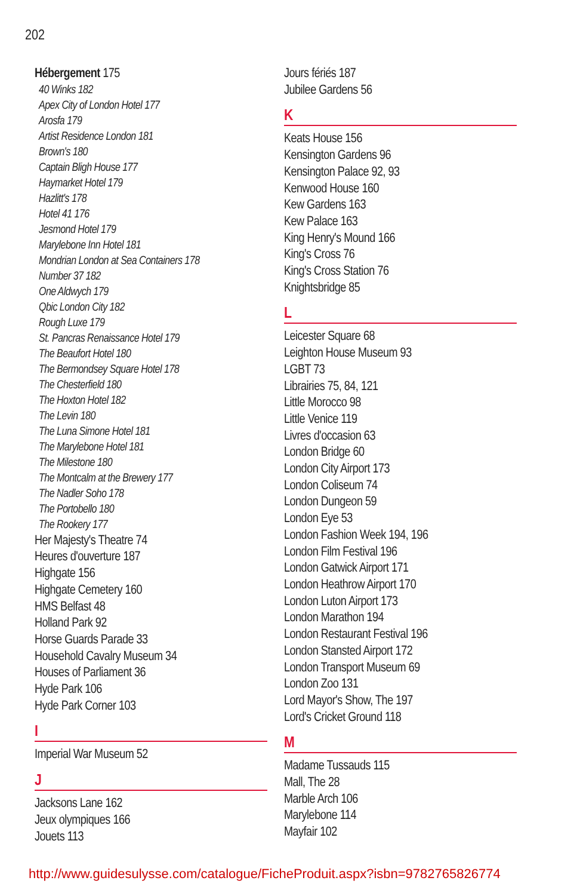202
Hébergement 175
40 Winks 182
Apex City of London Hotel 177
Arosfa 179
Artist Residence London 181
Brown's 180
Captain Bligh House 177
Haymarket Hotel 179
Hazlitt's 178
Hotel 41 176
Jesmond Hotel 179
Marylebone Inn Hotel 181
Mondrian London at Sea Containers 178
Number 37 182
One Aldwych 179
Qbic London City 182
Rough Luxe 179
St. Pancras Renaissance Hotel 179
The Beaufort Hotel 180
The Bermondsey Square Hotel 178
The Chesterfield 180
The Hoxton Hotel 182
The Levin 180
The Luna Simone Hotel 181
The Marylebone Hotel 181
The Milestone 180
The Montcalm at the Brewery 177
The Nadler Soho 178
The Portobello 180
The Rookery 177
Her Majesty's Theatre 74
Heures d'ouverture 187
Highgate 156
Highgate Cemetery 160
HMS Belfast 48
Holland Park 92
Horse Guards Parade 33
Household Cavalry Museum 34
Houses of Parliament 36
Hyde Park 106
Hyde Park Corner 103
I
Imperial War Museum 52
J
Jacksons Lane 162
Jeux olympiques 166
Jouets 113
Jours fériés 187
Jubilee Gardens 56
K
Keats House 156
Kensington Gardens 96
Kensington Palace 92, 93
Kenwood House 160
Kew Gardens 163
Kew Palace 163
King Henry's Mound 166
King's Cross 76
King's Cross Station 76
Knightsbridge 85
L
Leicester Square 68
Leighton House Museum 93
LGBT 73
Librairies 75, 84, 121
Little Morocco 98
Little Venice 119
Livres d'occasion 63
London Bridge 60
London City Airport 173
London Coliseum 74
London Dungeon 59
London Eye 53
London Fashion Week 194, 196
London Film Festival 196
London Gatwick Airport 171
London Heathrow Airport 170
London Luton Airport 173
London Marathon 194
London Restaurant Festival 196
London Stansted Airport 172
London Transport Museum 69
London Zoo 131
Lord Mayor's Show, The 197
Lord's Cricket Ground 118
M
Madame Tussauds 115
Mall, The 28
Marble Arch 106
Marylebone 114
Mayfair 102
http://www.guidesulysse.com/catalogue/FicheProduit.aspx?isbn=9782765826774